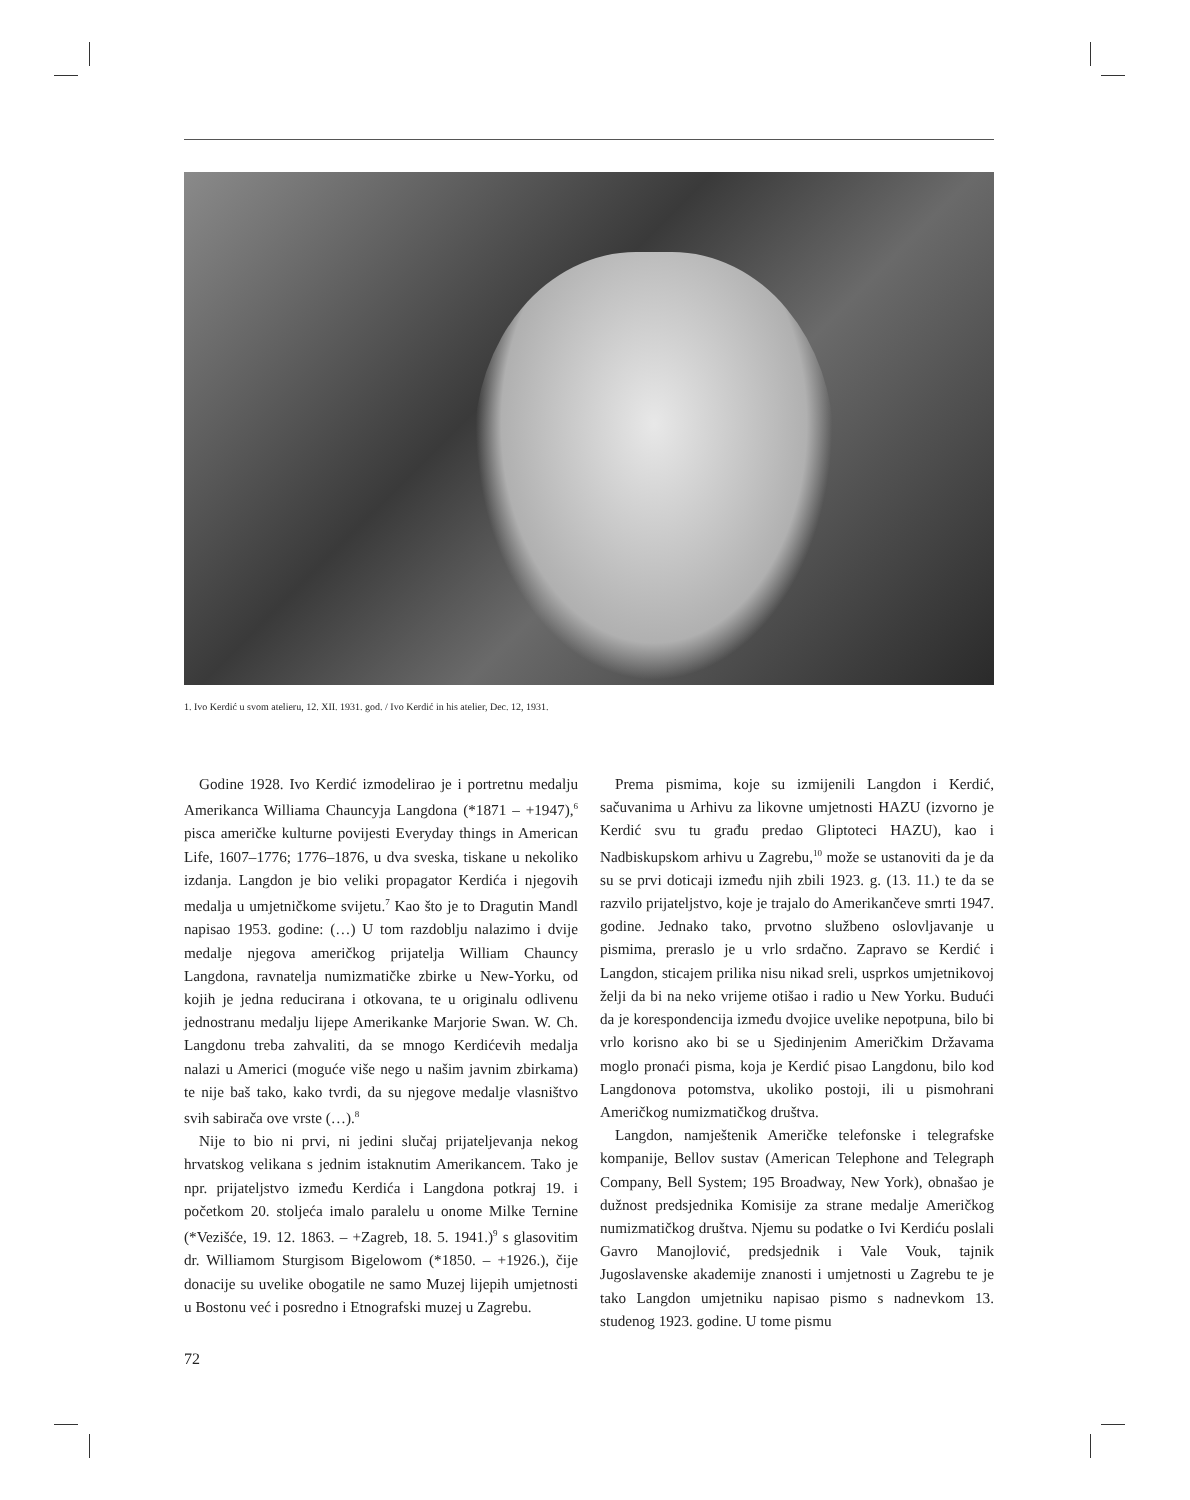1. Ivo Kerdić u svom atelieru, 12. XII. 1931. god. / Ivo Kerdić in his atelier, Dec. 12, 1931.
Godine 1928. Ivo Kerdić izmodelirao je i portretnu medalju Amerikanca Williama Chauncyja Langdona (*1871 – +1947),<sup>6</sup> pisca američke kulturne povijesti Everyday things in American Life, 1607–1776; 1776–1876, u dva sveska, tiskane u nekoliko izdanja. Langdon je bio veliki propagator Kerdića i njegovih medalja u umjetničkome svijetu.<sup>7</sup> Kao što je to Dragutin Mandl napisao 1953. godine: (…) U tom razdoblju nalazimo i dvije medalje njegova američkog prijatelja William Chauncy Langdona, ravnatelja numizmatičke zbirke u New-Yorku, od kojih je jedna reducirana i otkovana, te u originalu odlivenu jednostranu medalju lijepe Amerikanke Marjorie Swan. W. Ch. Langdonu treba zahvaliti, da se mnogo Kerdićevih medalja nalazi u Americi (moguće više nego u našim javnim zbirkama) te nije baš tako, kako tvrdi, da su njegove medalje vlasništvo svih sabirača ove vrste (…).<sup>8</sup>
Nije to bio ni prvi, ni jedini slučaj prijateljevanja nekog hrvatskog velikana s jednim istaknutim Amerikancem. Tako je npr. prijateljstvo između Kerdića i Langdona potkraj 19. i početkom 20. stoljeća imalo paralelu u onome Milke Ternine (*Vezišće, 19. 12. 1863. – +Zagreb, 18. 5. 1941.)<sup>9</sup> s glasovitim dr. Williamom Sturgisom Bigelowom (*1850. – +1926.), čije donacije su uvelike obogatile ne samo Muzej lijepih umjetnosti u Bostonu već i posredno i Etnografski muzej u Zagrebu.
Prema pismima, koje su izmijenili Langdon i Kerdić, sačuvanima u Arhivu za likovne umjetnosti HAZU (izvorno je Kerdić svu tu građu predao Gliptoteci HAZU), kao i Nadbiskupskom arhivu u Zagrebu,<sup>10</sup> može se ustanoviti da je da su se prvi doticaji između njih zbili 1923. g. (13. 11.) te da se razvilo prijateljstvo, koje je trajalo do Amerikančeve smrti 1947. godine. Jednako tako, prvotno službeno oslovljavanje u pismima, preraslo je u vrlo srdačno. Zapravo se Kerdić i Langdon, sticajem prilika nisu nikad sreli, usprkos umjetnikovoj želji da bi na neko vrijeme otišao i radio u New Yorku. Budući da je korespondencija između dvojice uvelike nepotpuna, bilo bi vrlo korisno ako bi se u Sjedinjenim Američkim Državama moglo pronaći pisma, koja je Kerdić pisao Langdonu, bilo kod Langdonova potomstva, ukoliko postoji, ili u pismohrani Američkog numizmatičkog društva.
Langdon, namještenik Američke telefonske i telegrafske kompanije, Bellov sustav (American Telephone and Telegraph Company, Bell System; 195 Broadway, New York), obnašao je dužnost predsjednika Komisije za strane medalje Američkog numizmatičkog društva. Njemu su podatke o Ivi Kerdiću poslali Gavro Manojlović, predsjednik i Vale Vouk, tajnik Jugoslavenske akademije znanosti i umjetnosti u Zagrebu te je tako Langdon umjetniku napisao pismo s nadnevkom 13. studenog 1923. godine. U tome pismu
72